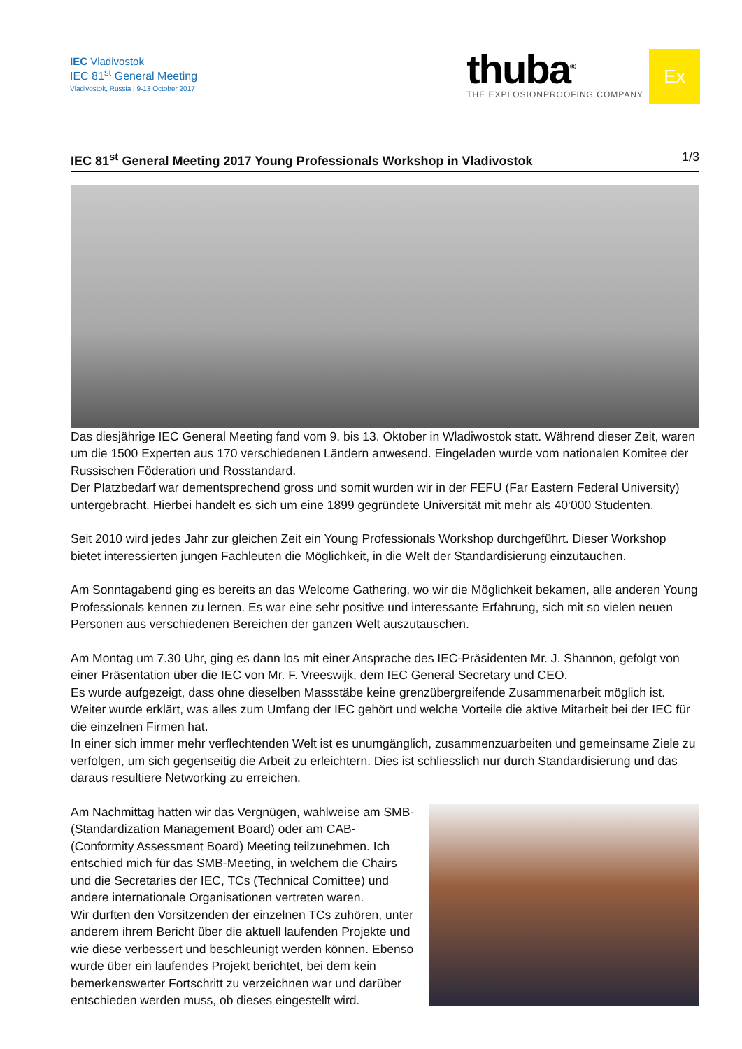IEC Vladivostok
IEC 81<sup>st</sup> General Meeting
Vladivostok, Russia | 9-13 October 2017
thuba<sup>®</sup>
THE EXPLOSIONPROOFING COMPANY
Ex
IEC 81<sup>st</sup> General Meeting 2017 Young Professionals Workshop in Vladivostok 1/3
Das diesjährige IEC General Meeting fand vom 9. bis 13. Oktober in Wladiwostok statt. Während dieser Zeit, waren um die 1500 Experten aus 170 verschiedenen Ländern anwesend. Eingeladen wurde vom nationalen Komitee der Russischen Föderation und Rosstandard.
Der Platzbedarf war dementsprechend gross und somit wurden wir in der FEFU (Far Eastern Federal University) untergebracht. Hierbei handelt es sich um eine 1899 gegründete Universität mit mehr als 40‘000 Studenten.
Seit 2010 wird jedes Jahr zur gleichen Zeit ein Young Professionals Workshop durchgeführt. Dieser Workshop bietet interessierten jungen Fachleuten die Möglichkeit, in die Welt der Standardisierung einzutauchen.
Am Sonntagabend ging es bereits an das Welcome Gathering, wo wir die Möglichkeit bekamen, alle anderen Young Professionals kennen zu lernen. Es war eine sehr positive und interessante Erfahrung, sich mit so vielen neuen Personen aus verschiedenen Bereichen der ganzen Welt auszutauschen.
Am Montag um 7.30 Uhr, ging es dann los mit einer Ansprache des IEC-Präsidenten Mr. J. Shannon, gefolgt von einer Präsentation über die IEC von Mr. F. Vreeswijk, dem IEC General Secretary und CEO.
Es wurde aufgezeigt, dass ohne dieselben Massstäbe keine grenzübergreifende Zusammenarbeit möglich ist. Weiter wurde erklärt, was alles zum Umfang der IEC gehört und welche Vorteile die aktive Mitarbeit bei der IEC für die einzelnen Firmen hat.
In einer sich immer mehr verflechtenden Welt ist es unumgänglich, zusammenzuarbeiten und gemeinsame Ziele zu verfolgen, um sich gegenseitig die Arbeit zu erleichtern. Dies ist schliesslich nur durch Standardisierung und das daraus resultiere Networking zu erreichen.
Am Nachmittag hatten wir das Vergnügen, wahlweise am SMB- (Standardization Management Board) oder am CAB- (Conformity Assessment Board) Meeting teilzunehmen. Ich entschied mich für das SMB-Meeting, in welchem die Chairs und die Secretaries der IEC, TCs (Technical Comittee) und andere internationale Organisationen vertreten waren.
Wir durften den Vorsitzenden der einzelnen TCs zuhören, unter anderem ihrem Bericht über die aktuell laufenden Projekte und wie diese verbessert und beschleunigt werden können. Ebenso wurde über ein laufendes Projekt berichtet, bei dem kein bemerkenswerter Fortschritt zu verzeichnen war und darüber entschieden werden muss, ob dieses eingestellt wird.